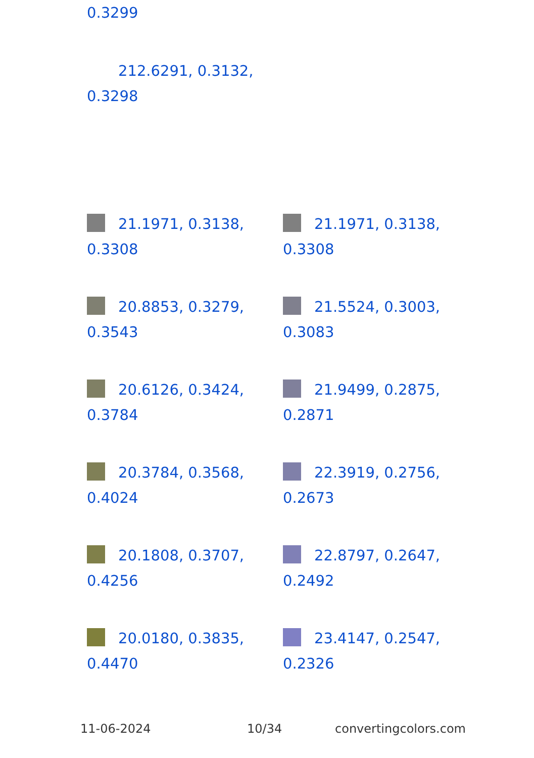0.3299
212.6291, 0.3132, 0.3298
21.1971, 0.3138, 0.3308
21.1971, 0.3138, 0.3308
20.8853, 0.3279, 0.3543
21.5524, 0.3003, 0.3083
20.6126, 0.3424, 0.3784
21.9499, 0.2875, 0.2871
20.3784, 0.3568, 0.4024
22.3919, 0.2756, 0.2673
20.1808, 0.3707, 0.4256
22.8797, 0.2647, 0.2492
20.0180, 0.3835, 0.4470
23.4147, 0.2547, 0.2326
11-06-2024 10/34 convertingcolors.com